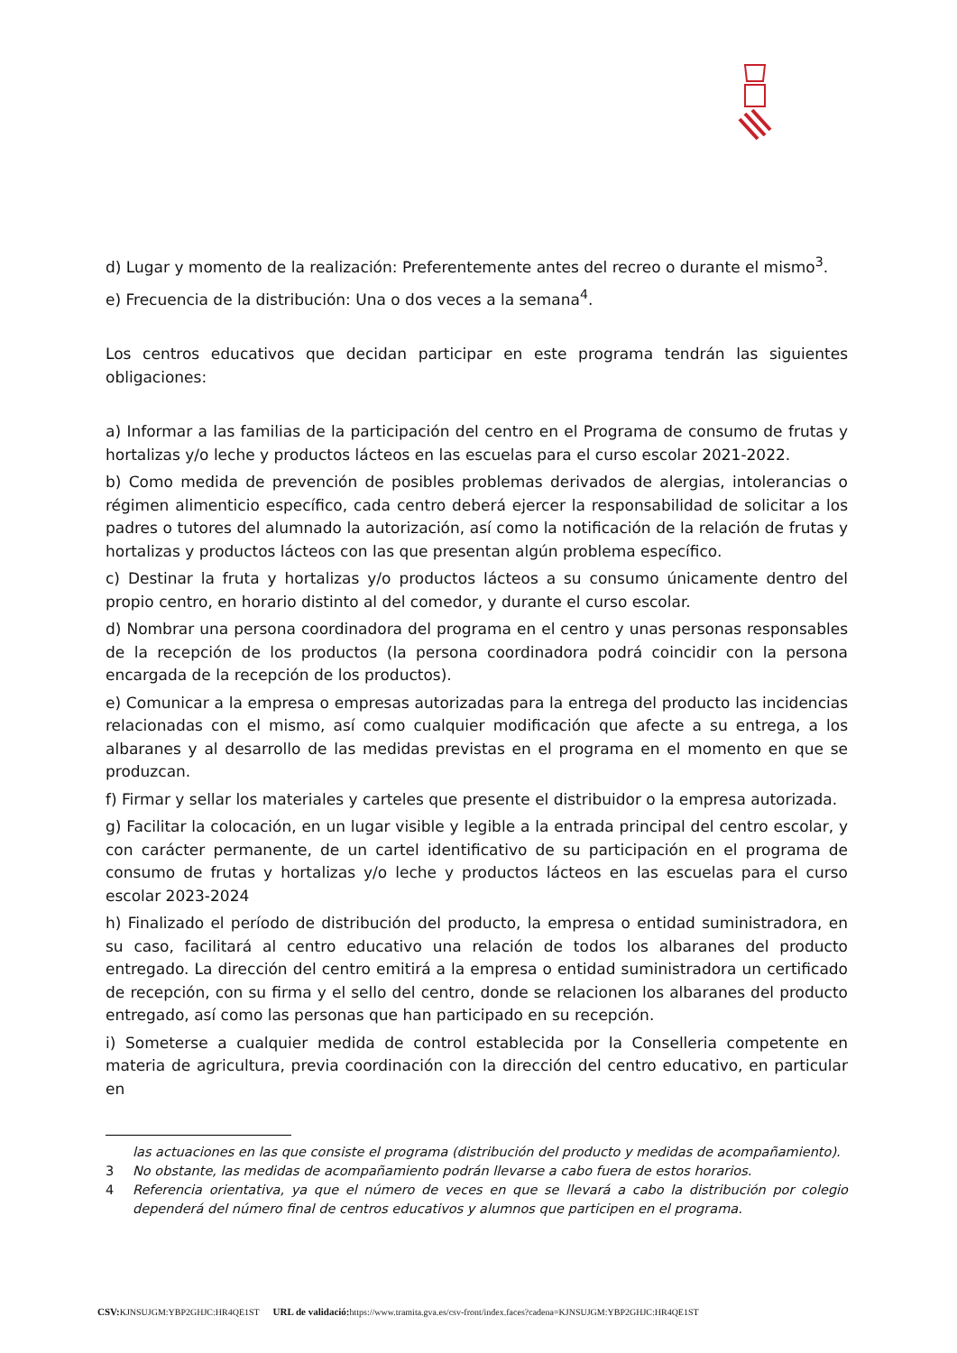d) Lugar y momento de la realización: Preferentemente antes del recreo o durante el mismo<sup>3</sup>.
e) Frecuencia de la distribución: Una o dos veces a la semana<sup>4</sup>.
Los centros educativos que decidan participar en este programa tendrán las siguientes obligaciones:
a) Informar a las familias de la participación del centro en el Programa de consumo de frutas y hortalizas y/o leche y productos lácteos en las escuelas para el curso escolar 2021-2022.
b) Como medida de prevención de posibles problemas derivados de alergias, intolerancias o régimen alimenticio específico, cada centro deberá ejercer la responsabilidad de solicitar a los padres o tutores del alumnado la autorización, así como la notificación de la relación de frutas y hortalizas y productos lácteos con las que presentan algún problema específico.
c) Destinar la fruta y hortalizas y/o productos lácteos a su consumo únicamente dentro del propio centro, en horario distinto al del comedor, y durante el curso escolar.
d) Nombrar una persona coordinadora del programa en el centro y unas personas responsables de la recepción de los productos (la persona coordinadora podrá coincidir con la persona encargada de la recepción de los productos).
e) Comunicar a la empresa o empresas autorizadas para la entrega del producto las incidencias relacionadas con el mismo, así como cualquier modificación que afecte a su entrega, a los albaranes y al desarrollo de las medidas previstas en el programa en el momento en que se produzcan.
f) Firmar y sellar los materiales y carteles que presente el distribuidor o la empresa autorizada.
g) Facilitar la colocación, en un lugar visible y legible a la entrada principal del centro escolar, y con carácter permanente, de un cartel identificativo de su participación en el programa de consumo de frutas y hortalizas y/o leche y productos lácteos en las escuelas para el curso escolar 2023-2024
h) Finalizado el período de distribución del producto, la empresa o entidad suministradora, en su caso, facilitará al centro educativo una relación de todos los albaranes del producto entregado. La dirección del centro emitirá a la empresa o entidad suministradora un certificado de recepción, con su firma y el sello del centro, donde se relacionen los albaranes del producto entregado, así como las personas que han participado en su recepción.
i) Someterse a cualquier medida de control establecida por la Conselleria competente en materia de agricultura, previa coordinación con la dirección del centro educativo, en particular en
las actuaciones en las que consiste el programa (distribución del producto y medidas de acompañamiento).
3 No obstante, las medidas de acompañamiento podrán llevarse a cabo fuera de estos horarios.
4 Referencia orientativa, ya que el número de veces en que se llevará a cabo la distribución por colegio dependerá del número final de centros educativos y alumnos que participen en el programa.
CSV: KJNSUJGM:YBP2GHJC:HR4QE1ST URL de validació: https://www.tramita.gva.es/csv-front/index.faces?cadena=KJNSUJGM:YBP2GHJC:HR4QE1ST